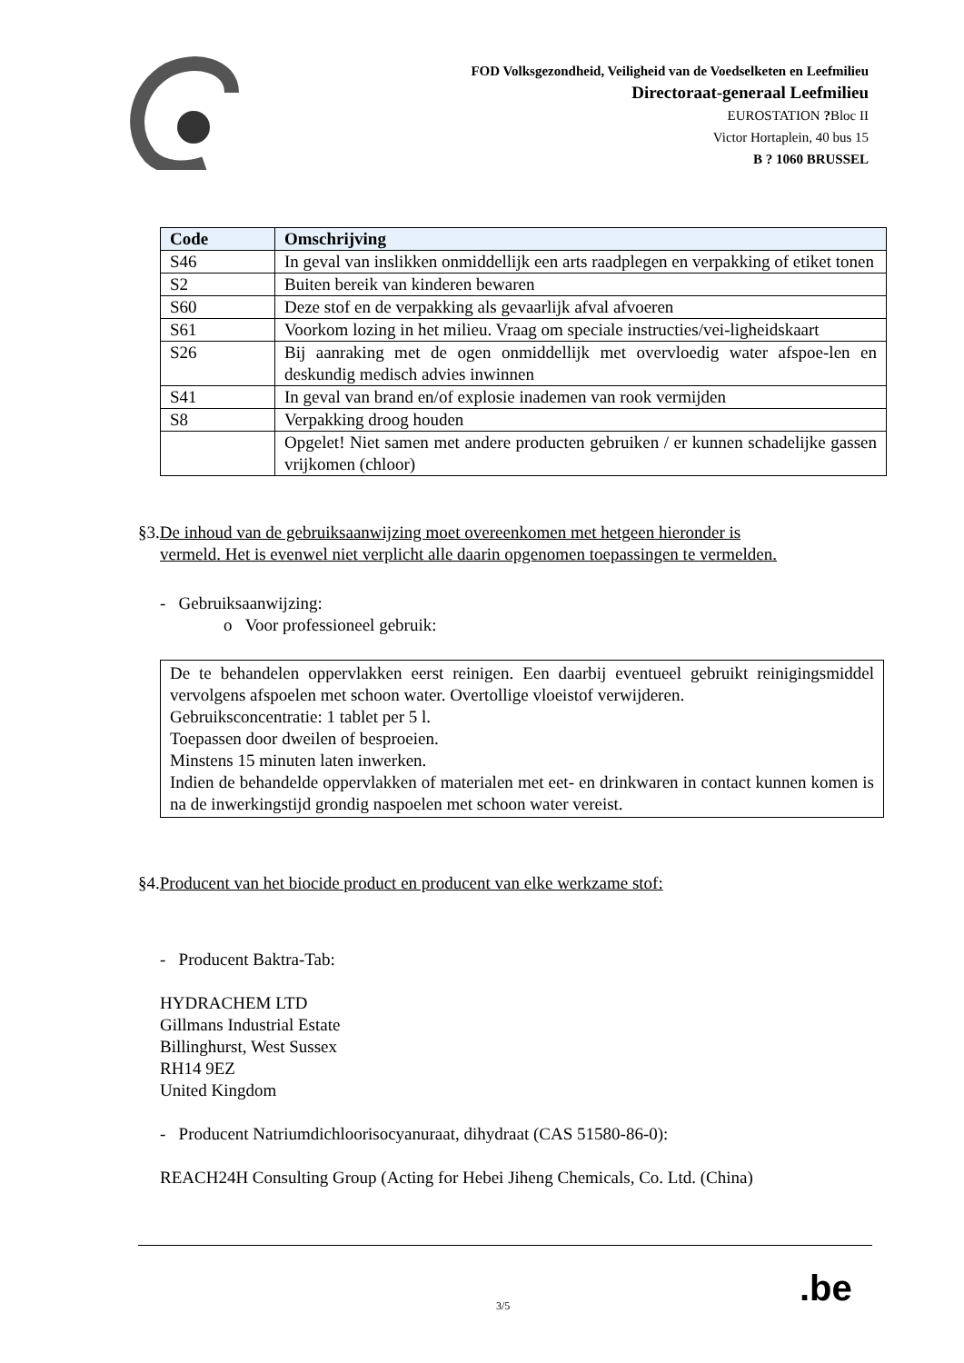FOD Volksgezondheid, Veiligheid van de Voedselketen en Leefmilieu
Directoraat-generaal Leefmilieu
EUROSTATION ?Bloc II
Victor Hortaplein, 40 bus 15
B ? 1060 BRUSSEL
| Code | Omschrijving |
| --- | --- |
| S46 | In geval van inslikken onmiddellijk een arts raadplegen en verpakking of etiket tonen |
| S2 | Buiten bereik van kinderen bewaren |
| S60 | Deze stof en de verpakking als gevaarlijk afval afvoeren |
| S61 | Voorkom lozing in het milieu. Vraag om speciale instructies/vei-ligheidskaart |
| S26 | Bij aanraking met de ogen onmiddellijk met overvloedig water afspoe-len en deskundig medisch advies inwinnen |
| S41 | In geval van brand en/of explosie inademen van rook vermijden |
| S8 | Verpakking droog houden |
| | Opgelet! Niet samen met andere producten gebruiken / er kunnen schadelijke gassen vrijkomen (chloor) |
§3.De inhoud van de gebruiksaanwijzing moet overeenkomen met hetgeen hieronder is
vermeld. Het is evenwel niet verplicht alle daarin opgenomen toepassingen te vermelden.
- Gebruiksaanwijzing:
o Voor professioneel gebruik:
De te behandelen oppervlakken eerst reinigen. Een daarbij eventueel gebruikt reinigingsmiddel vervolgens afspoelen met schoon water. Overtollige vloeistof verwijderen.
Gebruiksconcentratie: 1 tablet per 5 l.
Toepassen door dweilen of besproeien.
Minstens 15 minuten laten inwerken.
Indien de behandelde oppervlakken of materialen met eet- en drinkwaren in contact kunnen komen is na de inwerkingstijd grondig naspoelen met schoon water vereist.
§4.Producent van het biocide product en producent van elke werkzame stof:
- Producent Baktra-Tab:
HYDRACHEM LTD
Gillmans Industrial Estate
Billinghurst, West Sussex
RH14 9EZ
United Kingdom
- Producent Natriumdichloorisocyanuraat, dihydraat (CAS 51580-86-0):
REACH24H Consulting Group (Acting for Hebei Jiheng Chemicals, Co. Ltd. (China)
3/5 .be